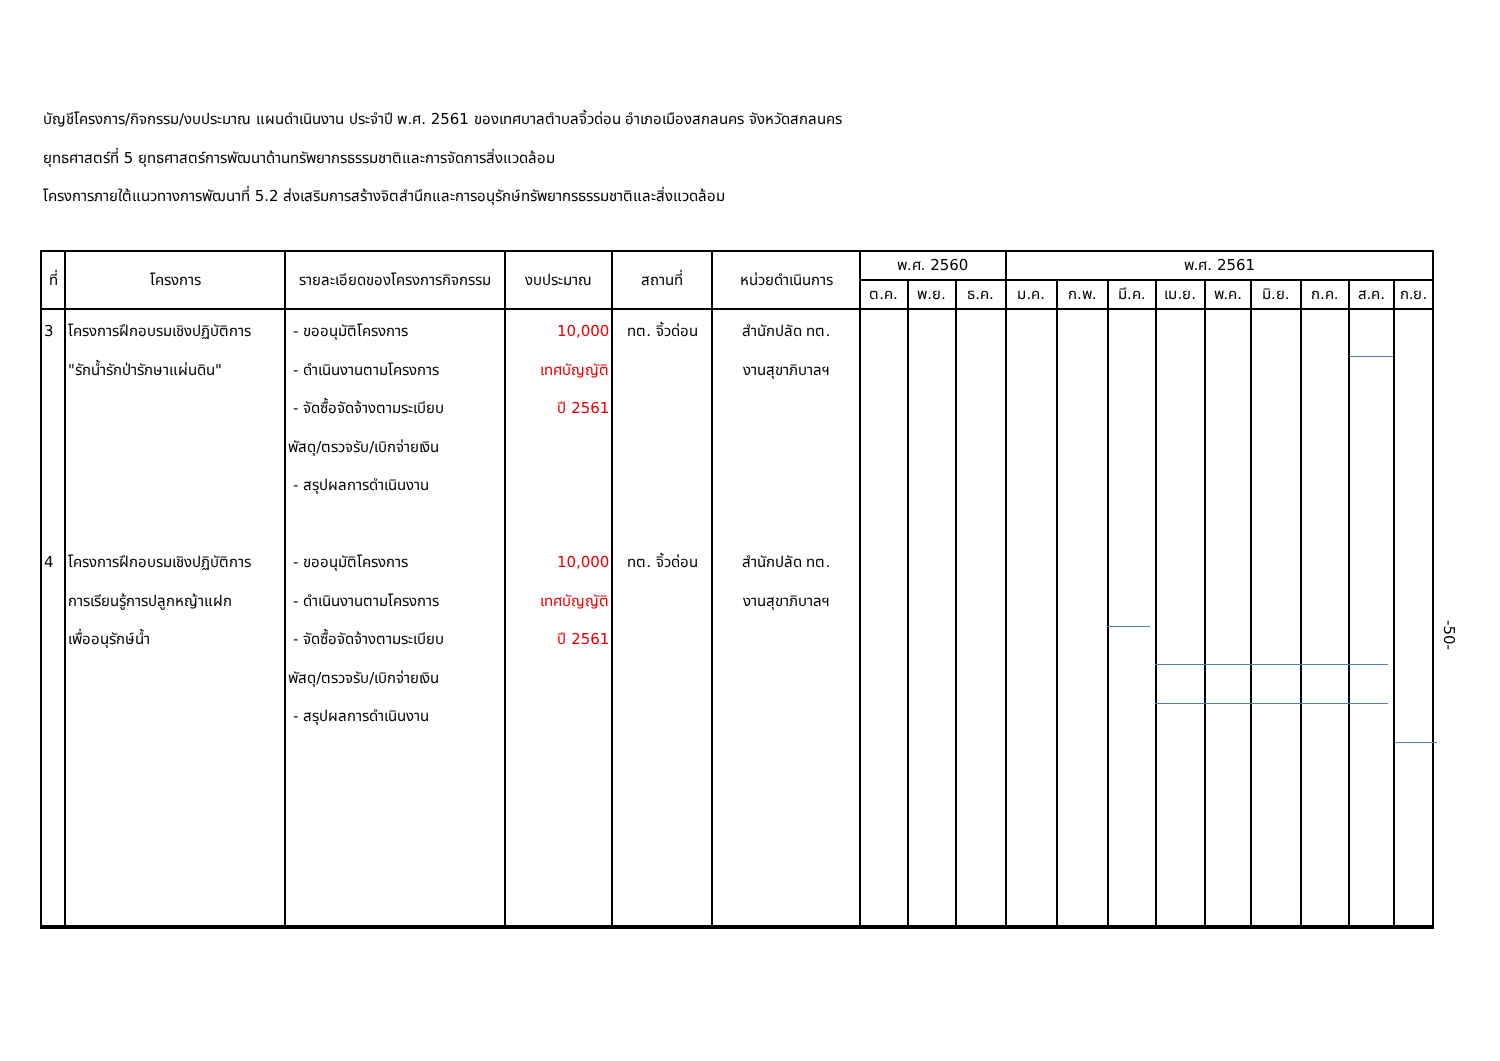บัญชีโครงการ/กิจกรรม/งบประมาณ แผนดำเนินงาน ประจำปี พ.ศ. 2561 ของเทศบาลตำบลจิ้วด่อน อำเภอเมืองสกลนคร จังหวัดสกลนคร
ยุทธศาสตร์ที่ 5 ยุทธศาสตร์การพัฒนาด้านทรัพยากรธรรมชาติและการจัดการสิ่งแวดล้อม
โครงการภายใต้แนวทางการพัฒนาที่ 5.2 ส่งเสริมการสร้างจิตสำนึกและการอนุรักษ์ทรัพยากรธรรมชาติและสิ่งแวดล้อม
| ที่ | โครงการ | รายละเอียดของโครงการกิจกรรม | งบประมาณ | สถานที่ | หน่วยดำเนินการ | พ.ศ. 2560 | | | พ.ศ. 2561 | | | | | | | | |
| --- | --- | --- | --- | --- | --- | --- | --- | --- | --- | --- | --- | --- | --- | --- | --- | --- | --- |
| | | | | | | ต.ค. | พ.ย. | ธ.ค. | ม.ค. | ก.พ. | มี.ค. | เม.ย. | พ.ค. | มิ.ย. | ก.ค. | ส.ค. | ก.ย. |
| 3 | โครงการฝึกอบรมเชิงปฏิบัติการ "รักน้ำรักป่ารักษาแผ่นดิน" | - ขออนุมัติโครงการ - ดำเนินงานตามโครงการ - จัดซื้อจัดจ้างตามระเบียบ พัสดุ/ตรวจรับ/เบิกจ่ายเงิน - สรุปผลการดำเนินงาน | 10,000 เทศบัญญัติ ปี 2561 | ทต. จิ้วด่อน | สำนักปลัด ทต. งานสุขาภิบาลฯ | | | | | | | | | | | | |
| 4 | โครงการฝึกอบรมเชิงปฏิบัติการ การเรียนรู้การปลูกหญ้าแฝก เพื่ออนุรักษ์น้ำ | - ขออนุมัติโครงการ - ดำเนินงานตามโครงการ - จัดซื้อจัดจ้างตามระเบียบ พัสดุ/ตรวจรับ/เบิกจ่ายเงิน - สรุปผลการดำเนินงาน | 10,000 เทศบัญญัติ ปี 2561 | ทต. จิ้วด่อน | สำนักปลัด ทต. งานสุขาภิบาลฯ | | | | | | | | | | | | |
-50-